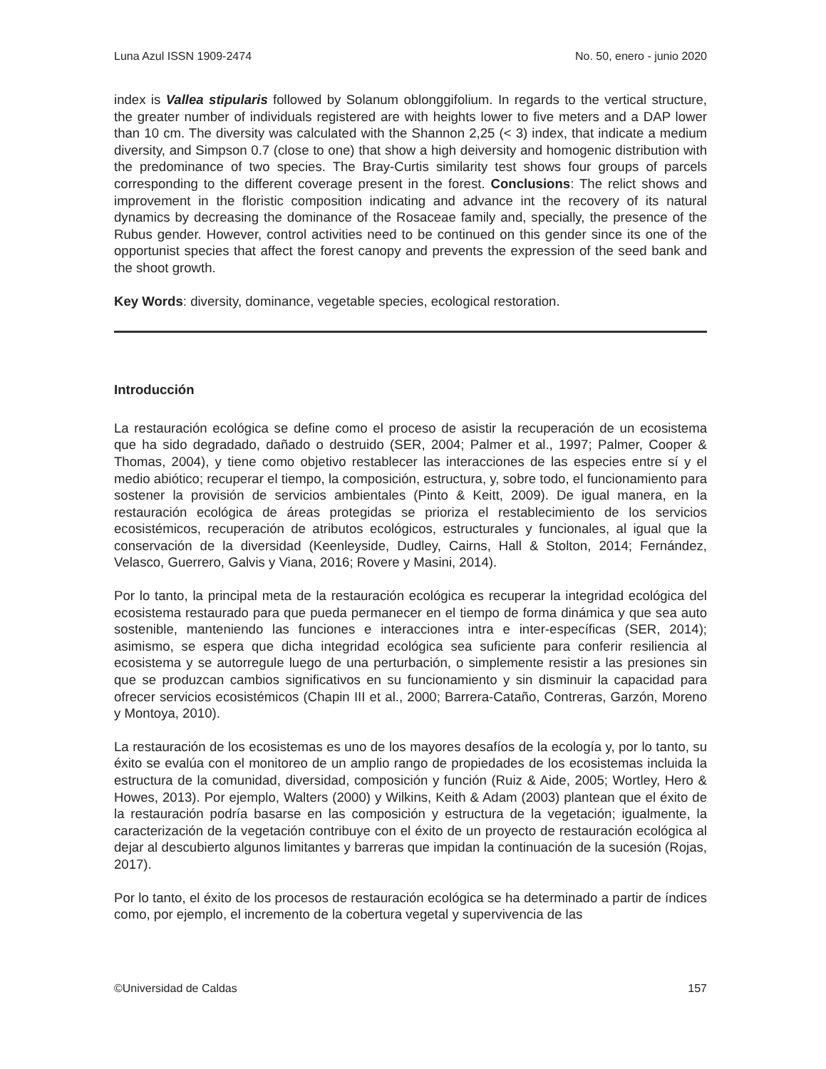Luna Azul ISSN 1909-2474 No. 50, enero - junio 2020
index is Vallea stipularis followed by Solanum oblonggifolium. In regards to the vertical structure, the greater number of individuals registered are with heights lower to five meters and a DAP lower than 10 cm. The diversity was calculated with the Shannon 2,25 (< 3) index, that indicate a medium diversity, and Simpson 0.7 (close to one) that show a high deiversity and homogenic distribution with the predominance of two species. The Bray-Curtis similarity test shows four groups of parcels corresponding to the different coverage present in the forest. Conclusions: The relict shows and improvement in the floristic composition indicating and advance int the recovery of its natural dynamics by decreasing the dominance of the Rosaceae family and, specially, the presence of the Rubus gender. However, control activities need to be continued on this gender since its one of the opportunist species that affect the forest canopy and prevents the expression of the seed bank and the shoot growth.
Key Words: diversity, dominance, vegetable species, ecological restoration.
Introducción
La restauración ecológica se define como el proceso de asistir la recuperación de un ecosistema que ha sido degradado, dañado o destruido (SER, 2004; Palmer et al., 1997; Palmer, Cooper & Thomas, 2004), y tiene como objetivo restablecer las interacciones de las especies entre sí y el medio abiótico; recuperar el tiempo, la composición, estructura, y, sobre todo, el funcionamiento para sostener la provisión de servicios ambientales (Pinto & Keitt, 2009). De igual manera, en la restauración ecológica de áreas protegidas se prioriza el restablecimiento de los servicios ecosistémicos, recuperación de atributos ecológicos, estructurales y funcionales, al igual que la conservación de la diversidad (Keenleyside, Dudley, Cairns, Hall & Stolton, 2014; Fernández, Velasco, Guerrero, Galvis y Viana, 2016; Rovere y Masini, 2014).
Por lo tanto, la principal meta de la restauración ecológica es recuperar la integridad ecológica del ecosistema restaurado para que pueda permanecer en el tiempo de forma dinámica y que sea auto sostenible, manteniendo las funciones e interacciones intra e inter-específicas (SER, 2014); asimismo, se espera que dicha integridad ecológica sea suficiente para conferir resiliencia al ecosistema y se autorregule luego de una perturbación, o simplemente resistir a las presiones sin que se produzcan cambios significativos en su funcionamiento y sin disminuir la capacidad para ofrecer servicios ecosistémicos (Chapin III et al., 2000; Barrera-Cataño, Contreras, Garzón, Moreno y Montoya, 2010).
La restauración de los ecosistemas es uno de los mayores desafíos de la ecología y, por lo tanto, su éxito se evalúa con el monitoreo de un amplio rango de propiedades de los ecosistemas incluida la estructura de la comunidad, diversidad, composición y función (Ruiz & Aide, 2005; Wortley, Hero & Howes, 2013). Por ejemplo, Walters (2000) y Wilkins, Keith & Adam (2003) plantean que el éxito de la restauración podría basarse en las composición y estructura de la vegetación; igualmente, la caracterización de la vegetación contribuye con el éxito de un proyecto de restauración ecológica al dejar al descubierto algunos limitantes y barreras que impidan la continuación de la sucesión (Rojas, 2017).
Por lo tanto, el éxito de los procesos de restauración ecológica se ha determinado a partir de índices como, por ejemplo, el incremento de la cobertura vegetal y supervivencia de las
©Universidad de Caldas 157